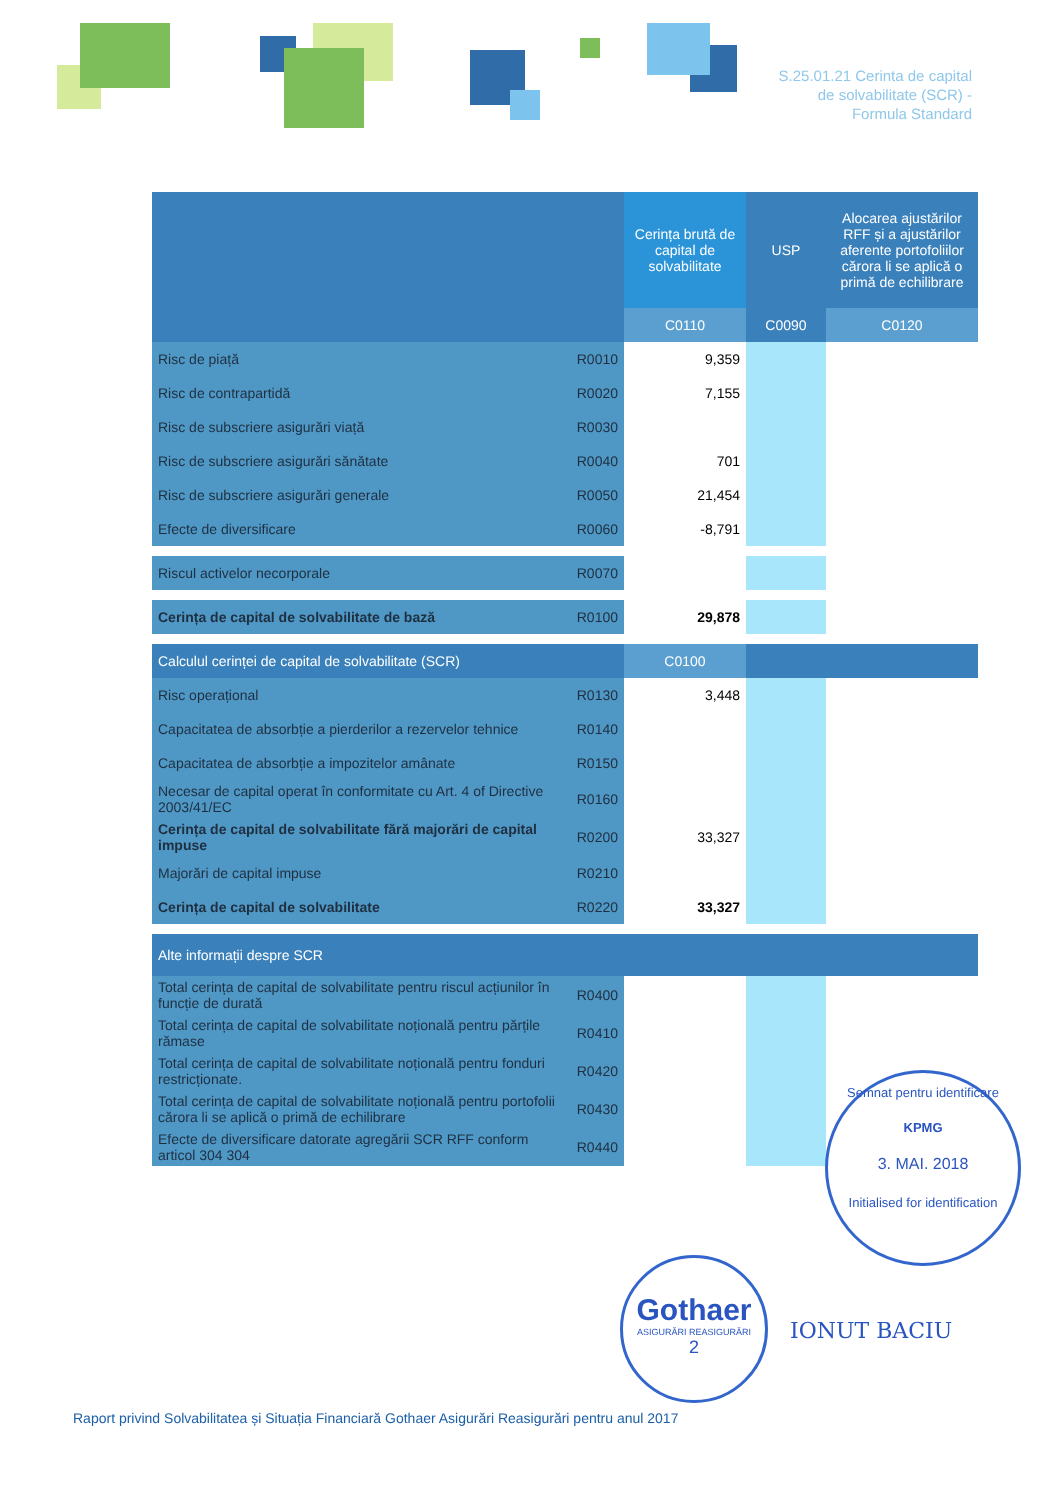S.25.01.21 Cerinta de capital
de solvabilitate (SCR) -
Formula Standard
| | | Cerința brută de capital de solvabilitate | USP | Alocarea ajustărilor RFF și a ajustărilor aferente portofoliilor cărora li se aplică o primă de echilibrare |
| --- | --- | --- | --- | --- |
| | | C0110 | C0090 | C0120 |
| Risc de piață | R0010 | 9,359 | | |
| Risc de contrapartidă | R0020 | 7,155 | | |
| Risc de subscriere asigurări viață | R0030 | | | |
| Risc de subscriere asigurări sănătate | R0040 | 701 | | |
| Risc de subscriere asigurări generale | R0050 | 21,454 | | |
| Efecte de diversificare | R0060 | -8,791 | | |
| Riscul activelor necorporale | R0070 | | | |
| Cerința de capital de solvabilitate de bază | R0100 | 29,878 | | |
| Calculul cerinței de capital de solvabilitate (SCR) | | C0100 | | |
| Risc operațional | R0130 | 3,448 | | |
| Capacitatea de absorbție a pierderilor a rezervelor tehnice | R0140 | | | |
| Capacitatea de absorbție a impozitelor amânate | R0150 | | | |
| Necesar de capital operat în conformitate cu Art. 4 of Directive 2003/41/EC | R0160 | | | |
| Cerința de capital de solvabilitate fără majorări de capital impuse | R0200 | 33,327 | | |
| Majorări de capital impuse | R0210 | | | |
| Cerința de capital de solvabilitate | R0220 | 33,327 | | |
| Alte informații despre SCR | | | | |
| Total cerința de capital de solvabilitate pentru riscul acțiunilor în funcție de durată | R0400 | | | |
| Total cerința de capital de solvabilitate noțională pentru părțile rămase | R0410 | | | |
| Total cerința de capital de solvabilitate noțională pentru fonduri restricționate. | R0420 | | | |
| Total cerința de capital de solvabilitate noțională pentru portofolii cărora li se aplică o primă de echilibrare | R0430 | | | |
| Efecte de diversificare datorate agregării SCR RFF conform articol 304 304 | R0440 | | | |
Semnat pentru identificare
KPMG
3. MAI. 2018
Initialised for identification
Gothaer
ASIGURĂRI REASIGURĂRI
2
IONUT BACIU
Raport privind Solvabilitatea și Situația Financiară Gothaer Asigurări Reasigurări pentru anul 2017